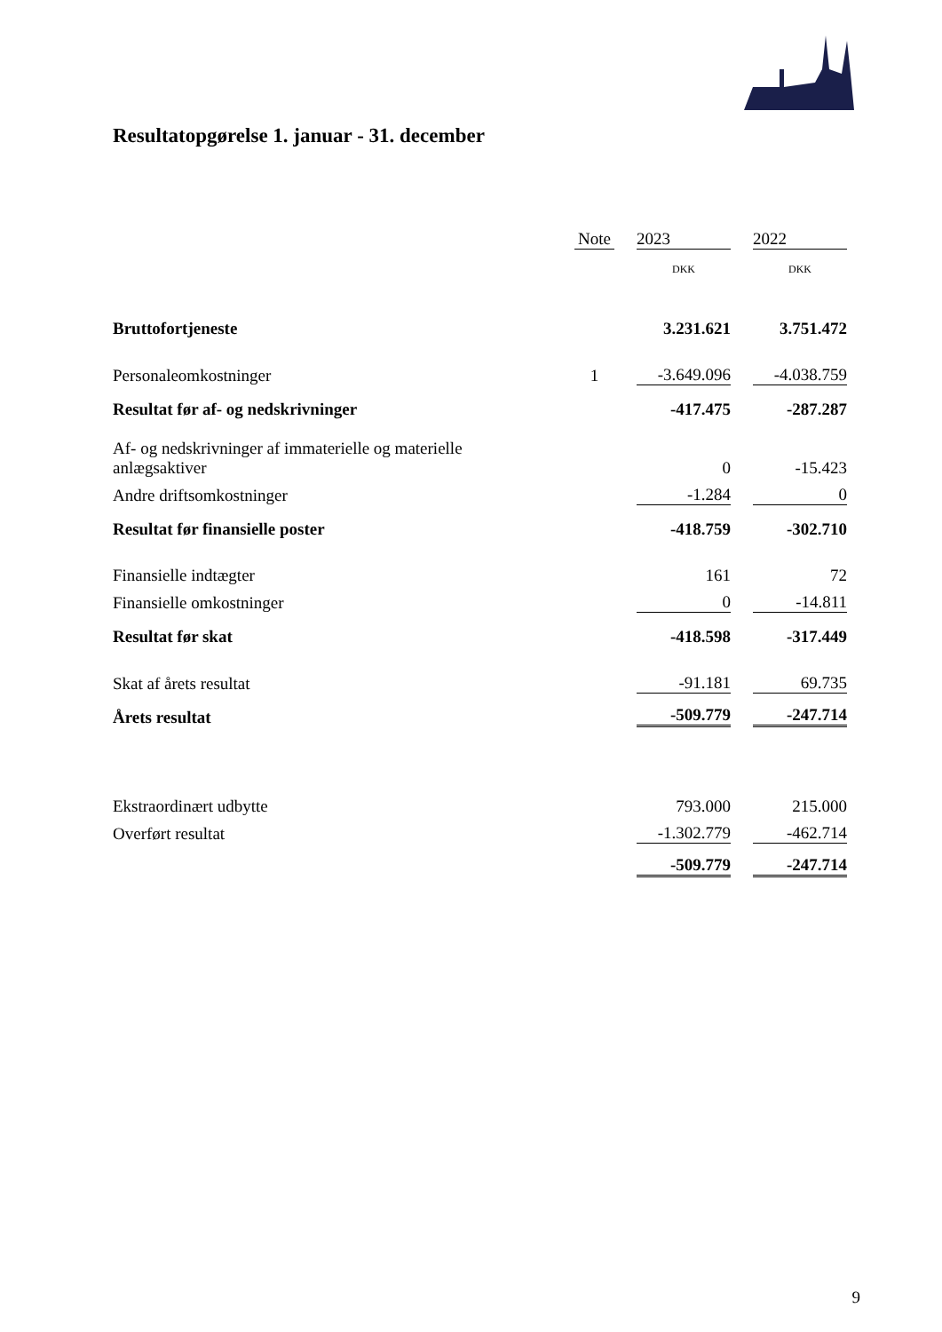Resultatopgørelse 1. januar - 31. december
| | Note | | 2023 | | 2022 |
| --- | --- | --- | --- | --- | --- |
| | | | DKK | | DKK |
| Bruttofortjeneste | | | 3.231.621 | | 3.751.472 |
| Personaleomkostninger | 1 | | -3.649.096 | | -4.038.759 |
| Resultat før af- og nedskrivninger | | | -417.475 | | -287.287 |
| Af- og nedskrivninger af immaterielle og materielle anlægsaktiver | | | 0 | | -15.423 |
| Andre driftsomkostninger | | | -1.284 | | 0 |
| Resultat før finansielle poster | | | -418.759 | | -302.710 |
| Finansielle indtægter | | | 161 | | 72 |
| Finansielle omkostninger | | | 0 | | -14.811 |
| Resultat før skat | | | -418.598 | | -317.449 |
| Skat af årets resultat | | | -91.181 | | 69.735 |
| Årets resultat | | | -509.779 | | -247.714 |
| Ekstraordinært udbytte | | | 793.000 | | 215.000 |
| Overført resultat | | | -1.302.779 | | -462.714 |
| | | | -509.779 | | -247.714 |
9